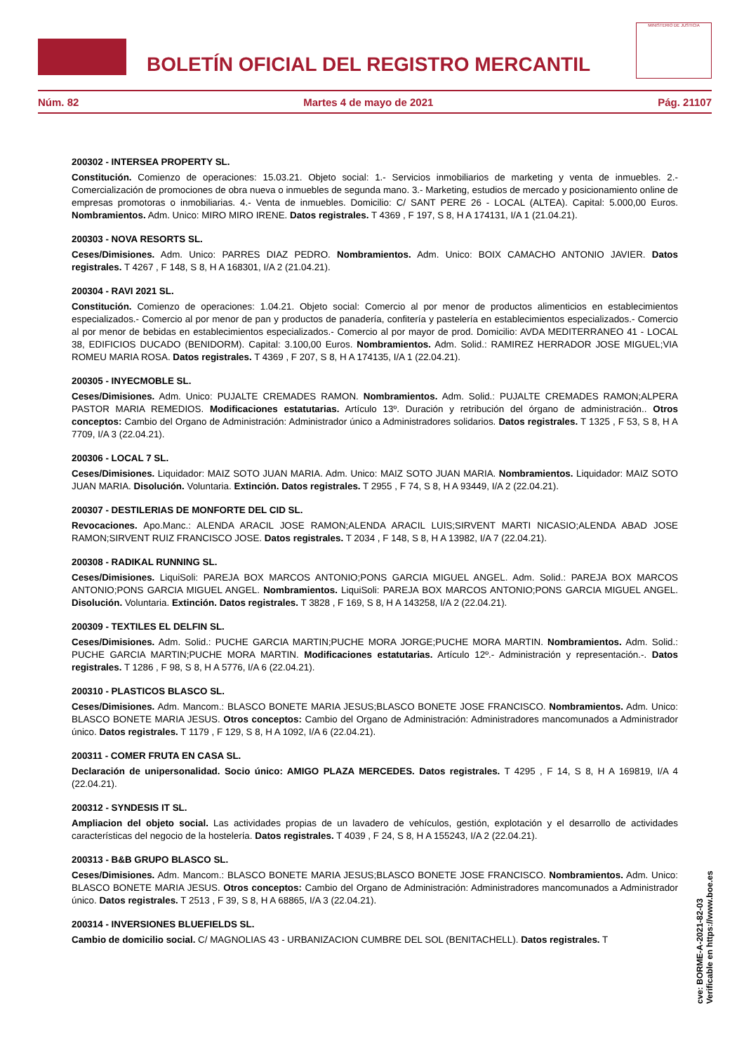BOLETÍN OFICIAL DEL REGISTRO MERCANTIL
MINISTERIO DE JUSTICIA
Núm. 82 Martes 4 de mayo de 2021 Pág. 21107
200302 - INTERSEA PROPERTY SL.
Constitución. Comienzo de operaciones: 15.03.21. Objeto social: 1.- Servicios inmobiliarios de marketing y venta de inmuebles. 2.- Comercialización de promociones de obra nueva o inmuebles de segunda mano. 3.- Marketing, estudios de mercado y posicionamiento online de empresas promotoras o inmobiliarias. 4.- Venta de inmuebles. Domicilio: C/ SANT PERE 26 - LOCAL (ALTEA). Capital: 5.000,00 Euros. Nombramientos. Adm. Unico: MIRO MIRO IRENE. Datos registrales. T 4369 , F 197, S 8, H A 174131, I/A 1 (21.04.21).
200303 - NOVA RESORTS SL.
Ceses/Dimisiones. Adm. Unico: PARRES DIAZ PEDRO. Nombramientos. Adm. Unico: BOIX CAMACHO ANTONIO JAVIER. Datos registrales. T 4267 , F 148, S 8, H A 168301, I/A 2 (21.04.21).
200304 - RAVI 2021 SL.
Constitución. Comienzo de operaciones: 1.04.21. Objeto social: Comercio al por menor de productos alimenticios en establecimientos especializados.- Comercio al por menor de pan y productos de panadería, confitería y pastelería en establecimientos especializados.- Comercio al por menor de bebidas en establecimientos especializados.- Comercio al por mayor de prod. Domicilio: AVDA MEDITERRANEO 41 - LOCAL 38, EDIFICIOS DUCADO (BENIDORM). Capital: 3.100,00 Euros. Nombramientos. Adm. Solid.: RAMIREZ HERRADOR JOSE MIGUEL;VIA ROMEU MARIA ROSA. Datos registrales. T 4369 , F 207, S 8, H A 174135, I/A 1 (22.04.21).
200305 - INYECMOBLE SL.
Ceses/Dimisiones. Adm. Unico: PUJALTE CREMADES RAMON. Nombramientos. Adm. Solid.: PUJALTE CREMADES RAMON;ALPERA PASTOR MARIA REMEDIOS. Modificaciones estatutarias. Artículo 13º. Duración y retribución del órgano de administración.. Otros conceptos: Cambio del Organo de Administración: Administrador único a Administradores solidarios. Datos registrales. T 1325 , F 53, S 8, H A 7709, I/A 3 (22.04.21).
200306 - LOCAL 7 SL.
Ceses/Dimisiones. Liquidador: MAIZ SOTO JUAN MARIA. Adm. Unico: MAIZ SOTO JUAN MARIA. Nombramientos. Liquidador: MAIZ SOTO JUAN MARIA. Disolución. Voluntaria. Extinción. Datos registrales. T 2955 , F 74, S 8, H A 93449, I/A 2 (22.04.21).
200307 - DESTILERIAS DE MONFORTE DEL CID SL.
Revocaciones. Apo.Manc.: ALENDA ARACIL JOSE RAMON;ALENDA ARACIL LUIS;SIRVENT MARTI NICASIO;ALENDA ABAD JOSE RAMON;SIRVENT RUIZ FRANCISCO JOSE. Datos registrales. T 2034 , F 148, S 8, H A 13982, I/A 7 (22.04.21).
200308 - RADIKAL RUNNING SL.
Ceses/Dimisiones. LiquiSoli: PAREJA BOX MARCOS ANTONIO;PONS GARCIA MIGUEL ANGEL. Adm. Solid.: PAREJA BOX MARCOS ANTONIO;PONS GARCIA MIGUEL ANGEL. Nombramientos. LiquiSoli: PAREJA BOX MARCOS ANTONIO;PONS GARCIA MIGUEL ANGEL. Disolución. Voluntaria. Extinción. Datos registrales. T 3828 , F 169, S 8, H A 143258, I/A 2 (22.04.21).
200309 - TEXTILES EL DELFIN SL.
Ceses/Dimisiones. Adm. Solid.: PUCHE GARCIA MARTIN;PUCHE MORA JORGE;PUCHE MORA MARTIN. Nombramientos. Adm. Solid.: PUCHE GARCIA MARTIN;PUCHE MORA MARTIN. Modificaciones estatutarias. Artículo 12º.- Administración y representación.-. Datos registrales. T 1286 , F 98, S 8, H A 5776, I/A 6 (22.04.21).
200310 - PLASTICOS BLASCO SL.
Ceses/Dimisiones. Adm. Mancom.: BLASCO BONETE MARIA JESUS;BLASCO BONETE JOSE FRANCISCO. Nombramientos. Adm. Unico: BLASCO BONETE MARIA JESUS. Otros conceptos: Cambio del Organo de Administración: Administradores mancomunados a Administrador único. Datos registrales. T 1179 , F 129, S 8, H A 1092, I/A 6 (22.04.21).
200311 - COMER FRUTA EN CASA SL.
Declaración de unipersonalidad. Socio único: AMIGO PLAZA MERCEDES. Datos registrales. T 4295 , F 14, S 8, H A 169819, I/A 4 (22.04.21).
200312 - SYNDESIS IT SL.
Ampliacion del objeto social. Las actividades propias de un lavadero de vehículos, gestión, explotación y el desarrollo de actividades características del negocio de la hostelería. Datos registrales. T 4039 , F 24, S 8, H A 155243, I/A 2 (22.04.21).
200313 - B&B GRUPO BLASCO SL.
Ceses/Dimisiones. Adm. Mancom.: BLASCO BONETE MARIA JESUS;BLASCO BONETE JOSE FRANCISCO. Nombramientos. Adm. Unico: BLASCO BONETE MARIA JESUS. Otros conceptos: Cambio del Organo de Administración: Administradores mancomunados a Administrador único. Datos registrales. T 2513 , F 39, S 8, H A 68865, I/A 3 (22.04.21).
200314 - INVERSIONES BLUEFIELDS SL.
Cambio de domicilio social. C/ MAGNOLIAS 43 - URBANIZACION CUMBRE DEL SOL (BENITACHELL). Datos registrales. T
cve: BORME-A-2021-82-03
Verificable en https://www.boe.es